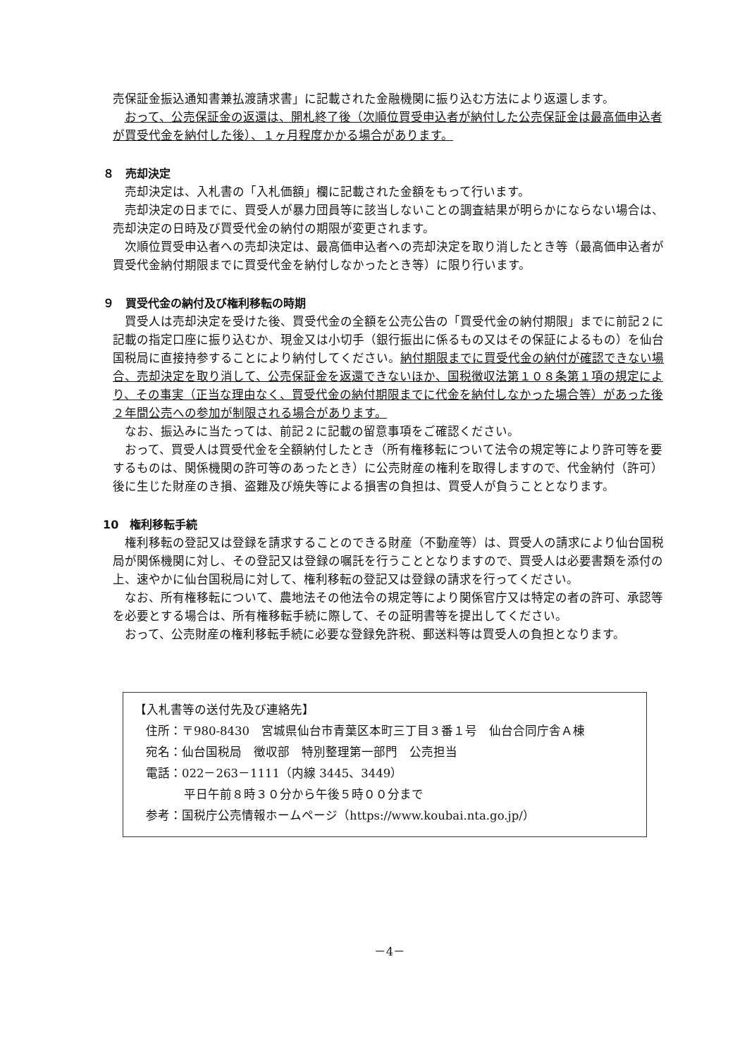売保証金振込通知書兼払渡請求書」に記載された金融機関に振り込む方法により返還します。
おって、公売保証金の返還は、開札終了後（次順位買受申込者が納付した公売保証金は最高価申込者が買受代金を納付した後）、１ヶ月程度かかる場合があります。
８　売却決定
売却決定は、入札書の「入札価額」欄に記載された金額をもって行います。
売却決定の日までに、買受人が暴力団員等に該当しないことの調査結果が明らかにならない場合は、売却決定の日時及び買受代金の納付の期限が変更されます。
次順位買受申込者への売却決定は、最高価申込者への売却決定を取り消したとき等（最高価申込者が買受代金納付期限までに買受代金を納付しなかったとき等）に限り行います。
９　買受代金の納付及び権利移転の時期
買受人は売却決定を受けた後、買受代金の全額を公売公告の「買受代金の納付期限」までに前記２に記載の指定口座に振り込むか、現金又は小切手（銀行振出に係るもの又はその保証によるもの）を仙台国税局に直接持参することにより納付してください。納付期限までに買受代金の納付が確認できない場合、売却決定を取り消して、公売保証金を返還できないほか、国税徴収法第１０８条第１項の規定により、その事実（正当な理由なく、買受代金の納付期限までに代金を納付しなかった場合等）があった後２年間公売への参加が制限される場合があります。
なお、振込みに当たっては、前記２に記載の留意事項をご確認ください。
おって、買受人は買受代金を全額納付したとき（所有権移転について法令の規定等により許可等を要するものは、関係機関の許可等のあったとき）に公売財産の権利を取得しますので、代金納付（許可）後に生じた財産のき損、盗難及び焼失等による損害の負担は、買受人が負うこととなります。
10　権利移転手続
権利移転の登記又は登録を請求することのできる財産（不動産等）は、買受人の請求により仙台国税局が関係機関に対し、その登記又は登録の嘱託を行うこととなりますので、買受人は必要書類を添付の上、速やかに仙台国税局に対して、権利移転の登記又は登録の請求を行ってください。
なお、所有権移転について、農地法その他法令の規定等により関係官庁又は特定の者の許可、承認等を必要とする場合は、所有権移転手続に際して、その証明書等を提出してください。
おって、公売財産の権利移転手続に必要な登録免許税、郵送料等は買受人の負担となります。
【入札書等の送付先及び連絡先】
住所：〒980-8430　宮城県仙台市青葉区本町三丁目３番１号　仙台合同庁舎Ａ棟
宛名：仙台国税局　徴収部　特別整理第一部門　公売担当
電話：022－263－1111（内線 3445、3449）
平日午前８時３０分から午後５時００分まで
参考：国税庁公売情報ホームページ（https://www.koubai.nta.go.jp/）
－4－